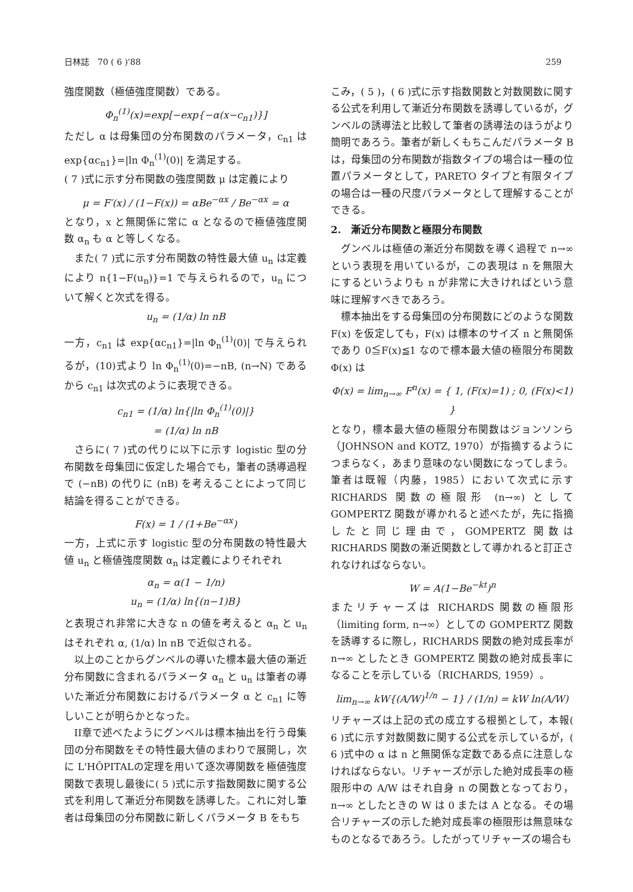日林誌　70 ( 6 )'88 259
強度関数（極値強度関数）である。
Φ<sub>n</sub><sup>(1)</sup>(x)=exp[−exp{−α(x−c<sub>n1</sub>)}]
ただし α は母集団の分布関数のパラメータ，c<sub>n1</sub> は exp{αc<sub>n1</sub>}=|ln Φ<sub>n</sub><sup>(1)</sup>(0)| を満足する。
( 7 )式に示す分布関数の強度関数 μ は定義により
μ = F′(x) / (1−F(x)) = αBe<sup>−αx</sup> / Be<sup>−αx</sup> = α
となり，x と無関係に常に α となるので極値強度関数 α<sub>n</sub> も α と等しくなる。
また( 7 )式に示す分布関数の特性最大値 u<sub>n</sub> は定義により n{1−F(u<sub>n</sub>)}=1 で与えられるので，u<sub>n</sub> について解くと次式を得る。
u<sub>n</sub> = (1/α) ln nB
一方，c<sub>n1</sub> は exp{αc<sub>n1</sub>}=|ln Φ<sub>n</sub><sup>(1)</sup>(0)| で与えられるが，(10)式より ln Φ<sub>n</sub><sup>(1)</sup>(0)=−nB, (n→N) であるから c<sub>n1</sub> は次式のように表現できる。
c<sub>n1</sub> = (1/α) ln{|ln Φ<sub>n</sub><sup>(1)</sup>(0)|}
= (1/α) ln nB
さらに( 7 )式の代りに以下に示す logistic 型の分布関数を母集団に仮定した場合でも，筆者の誘導過程で (−nB) の代りに (nB) を考えることによって同じ結論を得ることができる。
F(x) = 1 / (1+Be<sup>−αx</sup>)
一方，上式に示す logistic 型の分布関数の特性最大値 u<sub>n</sub> と極値強度関数 α<sub>n</sub> は定義によりそれぞれ
α<sub>n</sub> = α(1 − 1/n)
u<sub>n</sub> = (1/α) ln{(n−1)B}
と表現され非常に大きな n の値を考えると α<sub>n</sub> と u<sub>n</sub> はそれぞれ α, (1/α) ln nB で近似される。
以上のことからグンベルの導いた標本最大値の漸近分布関数に含まれるパラメータ α<sub>n</sub> と u<sub>n</sub> は筆者の導いた漸近分布関数におけるパラメータ α と c<sub>n1</sub> に等しいことが明らかとなった。
II章で述べたようにグンベルは標本抽出を行う母集団の分布関数をその特性最大値のまわりで展開し，次に L'HÔPITALの定理を用いて逐次導関数を極値強度関数で表現し最後に( 5 )式に示す指数関数に関する公式を利用して漸近分布関数を誘導した。これに対し筆者は母集団の分布関数に新しくパラメータ B をもち
こみ，( 5 )，( 6 )式に示す指数関数と対数関数に関する公式を利用して漸近分布関数を誘導しているが，グンベルの誘導法と比較して筆者の誘導法のほうがより簡明であろう。筆者が新しくもちこんだパラメータ B は，母集団の分布関数が指数タイプの場合は一種の位置パラメータとして，PARETO タイプと有限タイプの場合は一種の尺度パラメータとして理解することができる。
2.　漸近分布関数と極限分布関数
グンベルは極値の漸近分布関数を導く過程で n→∞ という表現を用いているが，この表現は n を無限大にするというよりも n が非常に大きければという意味に理解すべきであろう。
標本抽出をする母集団の分布関数にどのような関数 F(x) を仮定しても，F(x) は標本のサイズ n と無関係であり 0≦F(x)≦1 なので標本最大値の極限分布関数 Φ(x) は
Φ(x) = lim<sub>n→∞</sub> F<sup>n</sup>(x) = { 1, (F(x)=1) ; 0, (F(x)<1) }
となり，標本最大値の極限分布関数はジョンソンら（JOHNSON and KOTZ, 1970）が指摘するようにつまらなく，あまり意味のない関数になってしまう。筆者は既報（内藤，1985）において次式に示す RICHARDS 関数の極限形 (n→∞) として GOMPERTZ 関数が導かれると述べたが，先に指摘したと同じ理由で，GOMPERTZ 関数は RICHARDS 関数の漸近関数として導かれると訂正されなければならない。
W = A(1−Be<sup>−kt</sup>)<sup>n</sup>
またリチャーズは RICHARDS 関数の極限形（limiting form, n→∞）としての GOMPERTZ 関数を誘導するに際し，RICHARDS 関数の絶対成長率が n→∞ としたとき GOMPERTZ 関数の絶対成長率になることを示している（RICHARDS, 1959）。
lim<sub>n→∞</sub> kW{(A/W)<sup>1/n</sup> − 1} / (1/n) = kW ln(A/W)
リチャーズは上記の式の成立する根拠として，本報( 6 )式に示す対数関数に関する公式を示しているが，( 6 )式中の α は n と無関係な定数である点に注意しなければならない。リチャーズが示した絶対成長率の極限形中の A/W はそれ自身 n の関数となっており，n→∞ としたときの W は 0 または A となる。その場合リチャーズの示した絶対成長率の極限形は無意味なものとなるであろう。したがってリチャーズの場合も